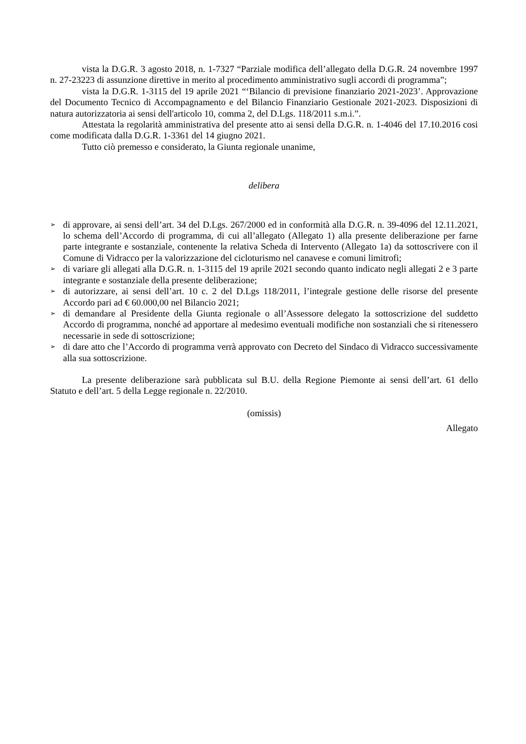vista la D.G.R. 3 agosto 2018, n. 1-7327 “Parziale modifica dell’allegato della D.G.R. 24 novembre 1997 n. 27-23223 di assunzione direttive in merito al procedimento amministrativo sugli accordi di programma”;
vista la D.G.R. 1-3115 del 19 aprile 2021 “‘Bilancio di previsione finanziario 2021-2023’. Approvazione del Documento Tecnico di Accompagnamento e del Bilancio Finanziario Gestionale 2021-2023. Disposizioni di natura autorizzatoria ai sensi dell'articolo 10, comma 2, del D.Lgs. 118/2011 s.m.i.”.
Attestata la regolarità amministrativa del presente atto ai sensi della D.G.R. n. 1-4046 del 17.10.2016 cosi come modificata dalla D.G.R. 1-3361 del 14 giugno 2021.
Tutto ciò premesso e considerato, la Giunta regionale unanime,
delibera
➢ di approvare, ai sensi dell’art. 34 del D.Lgs. 267/2000 ed in conformità alla D.G.R. n. 39-4096 del 12.11.2021, lo schema dell’Accordo di programma, di cui all’allegato (Allegato 1) alla presente deliberazione per farne parte integrante e sostanziale, contenente la relativa Scheda di Intervento (Allegato 1a) da sottoscrivere con il Comune di Vidracco per la valorizzazione del cicloturismo nel canavese e comuni limitrofi;
➢ di variare gli allegati alla D.G.R. n. 1-3115 del 19 aprile 2021 secondo quanto indicato negli allegati 2 e 3 parte integrante e sostanziale della presente deliberazione;
➢ di autorizzare, ai sensi dell’art. 10 c. 2 del D.Lgs 118/2011, l’integrale gestione delle risorse del presente Accordo pari ad € 60.000,00 nel Bilancio 2021;
➢ di demandare al Presidente della Giunta regionale o all’Assessore delegato la sottoscrizione del suddetto Accordo di programma, nonché ad apportare al medesimo eventuali modifiche non sostanziali che si ritenessero necessarie in sede di sottoscrizione;
➢ di dare atto che l’Accordo di programma verrà approvato con Decreto del Sindaco di Vidracco successivamente alla sua sottoscrizione.
La presente deliberazione sarà pubblicata sul B.U. della Regione Piemonte ai sensi dell’art. 61 dello Statuto e dell’art. 5 della Legge regionale n. 22/2010.
(omissis)
Allegato